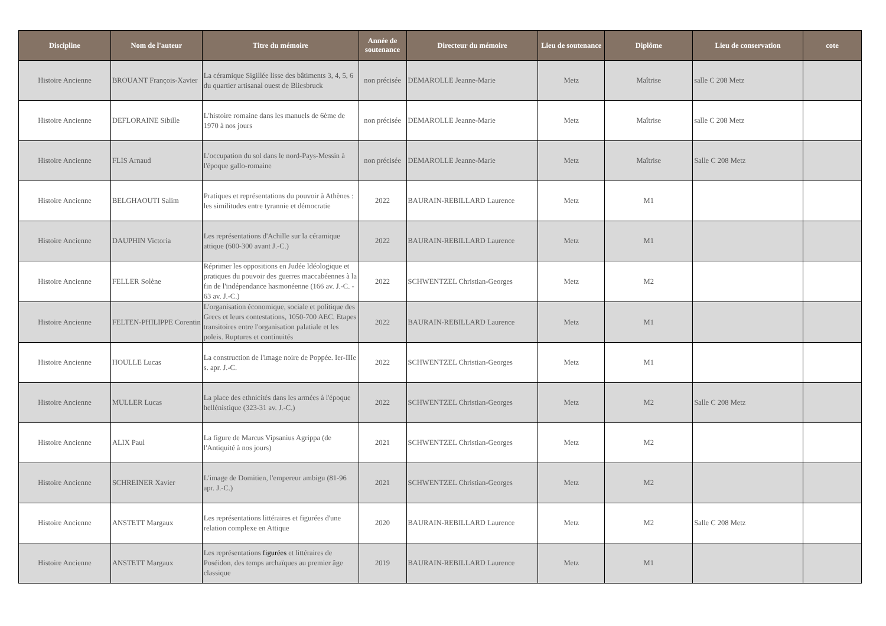| Discipline | Nom de l'auteur | Titre du mémoire | Année de soutenance | Directeur du mémoire | Lieu de soutenance | Diplôme | Lieu de conservation | cote |
| --- | --- | --- | --- | --- | --- | --- | --- | --- |
| Histoire Ancienne | BROUANT François-Xavier | La céramique Sigillée lisse des bâtiments 3, 4, 5, 6 du quartier artisanal ouest de Bliesbruck | non précisée | DEMAROLLE Jeanne-Marie | Metz | Maîtrise | salle C 208 Metz | |
| Histoire Ancienne | DEFLORAINE Sibille | L'histoire romaine dans les manuels de 6ème de 1970 à nos jours | non précisée | DEMAROLLE Jeanne-Marie | Metz | Maîtrise | salle C 208 Metz | |
| Histoire Ancienne | FLIS Arnaud | L'occupation du sol dans le nord-Pays-Messin à l'époque gallo-romaine | non précisée | DEMAROLLE Jeanne-Marie | Metz | Maîtrise | Salle C 208 Metz | |
| Histoire Ancienne | BELGHAOUTI Salim | Pratiques et représentations du pouvoir à Athènes : les similitudes entre tyrannie et démocratie | 2022 | BAURAIN-REBILLARD Laurence | Metz | M1 | | |
| Histoire Ancienne | DAUPHIN Victoria | Les représentations d'Achille sur la céramique attique (600-300 avant J.-C.) | 2022 | BAURAIN-REBILLARD Laurence | Metz | M1 | | |
| Histoire Ancienne | FELLER Solène | Réprimer les oppositions en Judée Idéologique et pratiques du pouvoir des guerres maccabéennes à la fin de l'indépendance hasmonéenne (166 av. J.-C. - 63 av. J.-C.) | 2022 | SCHWENTZEL Christian-Georges | Metz | M2 | | |
| Histoire Ancienne | FELTEN-PHILIPPE Corentin | L'organisation économique, sociale et politique des Grecs et leurs contestations, 1050-700 AEC. Etapes transitoires entre l'organisation palatiale et les poleis. Ruptures et continuités | 2022 | BAURAIN-REBILLARD Laurence | Metz | M1 | | |
| Histoire Ancienne | HOULLE Lucas | La construction de l'image noire de Poppée. Ier-IIIe s. apr. J.-C. | 2022 | SCHWENTZEL Christian-Georges | Metz | M1 | | |
| Histoire Ancienne | MULLER Lucas | La place des ethnicités dans les armées à l'époque hellénistique (323-31 av. J.-C.) | 2022 | SCHWENTZEL Christian-Georges | Metz | M2 | Salle C 208 Metz | |
| Histoire Ancienne | ALIX Paul | La figure de Marcus Vipsanius Agrippa (de l'Antiquité à nos jours) | 2021 | SCHWENTZEL Christian-Georges | Metz | M2 | | |
| Histoire Ancienne | SCHREINER Xavier | L'image de Domitien, l'empereur ambigu (81-96 apr. J.-C.) | 2021 | SCHWENTZEL Christian-Georges | Metz | M2 | | |
| Histoire Ancienne | ANSTETT Margaux | Les représentations littéraires et figurées d'une relation complexe en Attique | 2020 | BAURAIN-REBILLARD Laurence | Metz | M2 | Salle C 208 Metz | |
| Histoire Ancienne | ANSTETT Margaux | Les représentations figurées et littéraires de Poséidon, des temps archaïques au premier âge classique | 2019 | BAURAIN-REBILLARD Laurence | Metz | M1 | | |